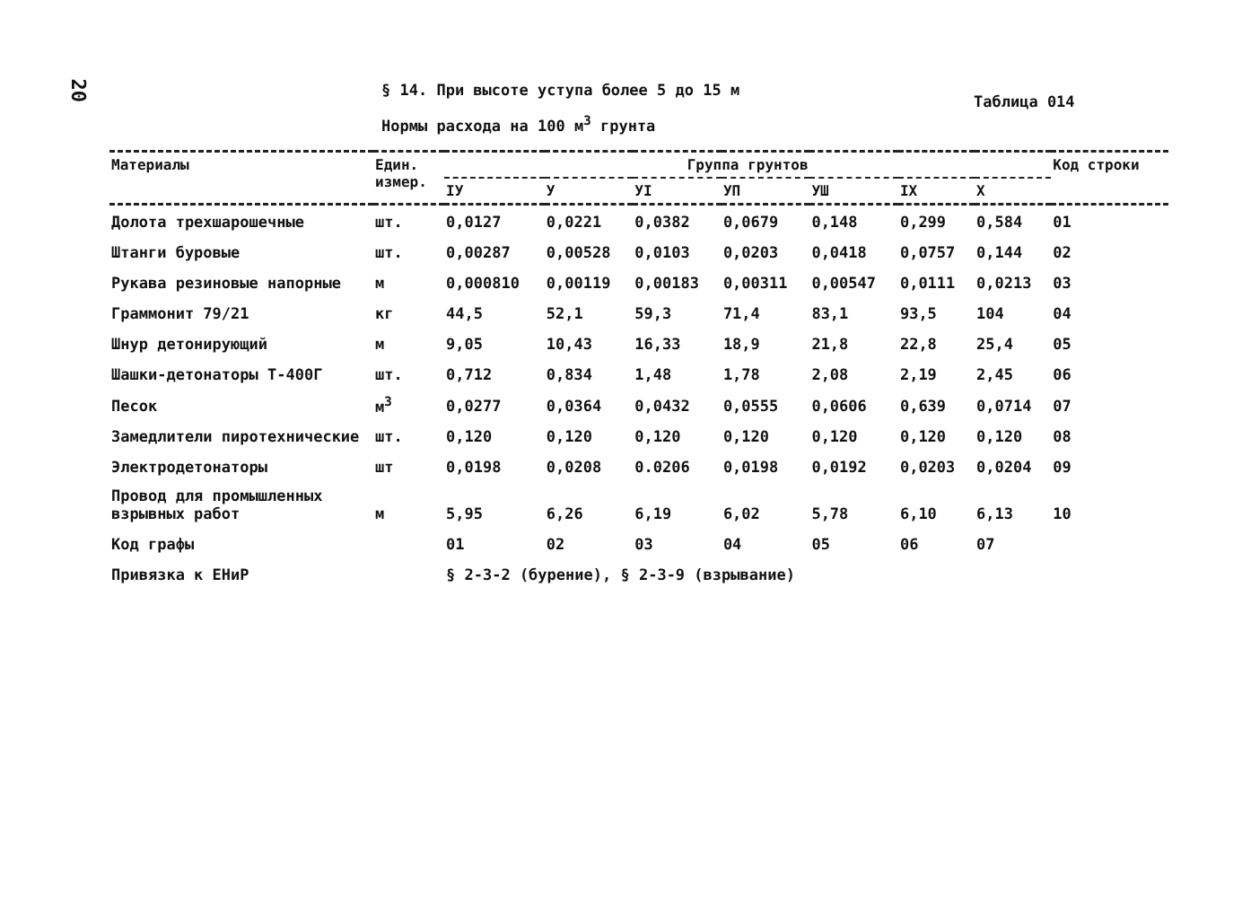20
§ 14. При высоте уступа более 5 до 15 м
Нормы расхода на 100 м<sup>3</sup> грунта
Таблица 014
| Материалы | Един. измер. | Группа грунтов | | | | | | | Код строки |
| --- | --- | --- | --- | --- | --- | --- | --- | --- | --- |
| | | IУ | У | УI | УП | УШ | IX | X | |
| Долота трехшарошечные | шт. | 0,0127 | 0,0221 | 0,0382 | 0,0679 | 0,148 | 0,299 | 0,584 | 01 |
| Штанги буровые | шт. | 0,00287 | 0,00528 | 0,0103 | 0,0203 | 0,0418 | 0,0757 | 0,144 | 02 |
| Рукава резиновые напорные | м | 0,000810 | 0,00119 | 0,00183 | 0,00311 | 0,00547 | 0,0111 | 0,0213 | 03 |
| Граммонит 79/21 | кг | 44,5 | 52,1 | 59,3 | 71,4 | 83,1 | 93,5 | 104 | 04 |
| Шнур детонирующий | м | 9,05 | 10,43 | 16,33 | 18,9 | 21,8 | 22,8 | 25,4 | 05 |
| Шашки-детонаторы Т-400Г | шт. | 0,712 | 0,834 | 1,48 | 1,78 | 2,08 | 2,19 | 2,45 | 06 |
| Песок | м<sup>3</sup> | 0,0277 | 0,0364 | 0,0432 | 0,0555 | 0,0606 | 0,639 | 0,0714 | 07 |
| Замедлители пиротехнические | шт. | 0,120 | 0,120 | 0,120 | 0,120 | 0,120 | 0,120 | 0,120 | 08 |
| Электродетонаторы | шт | 0,0198 | 0,0208 | 0.0206 | 0,0198 | 0,0192 | 0,0203 | 0,0204 | 09 |
| Провод для промышленных взрывных работ | м | 5,95 | 6,26 | 6,19 | 6,02 | 5,78 | 6,10 | 6,13 | 10 |
| Код графы | | 01 | 02 | 03 | 04 | 05 | 06 | 07 | |
| Привязка к ЕНиР | | § 2-3-2 (бурение), § 2-3-9 (взрывание) | | | | | | | |